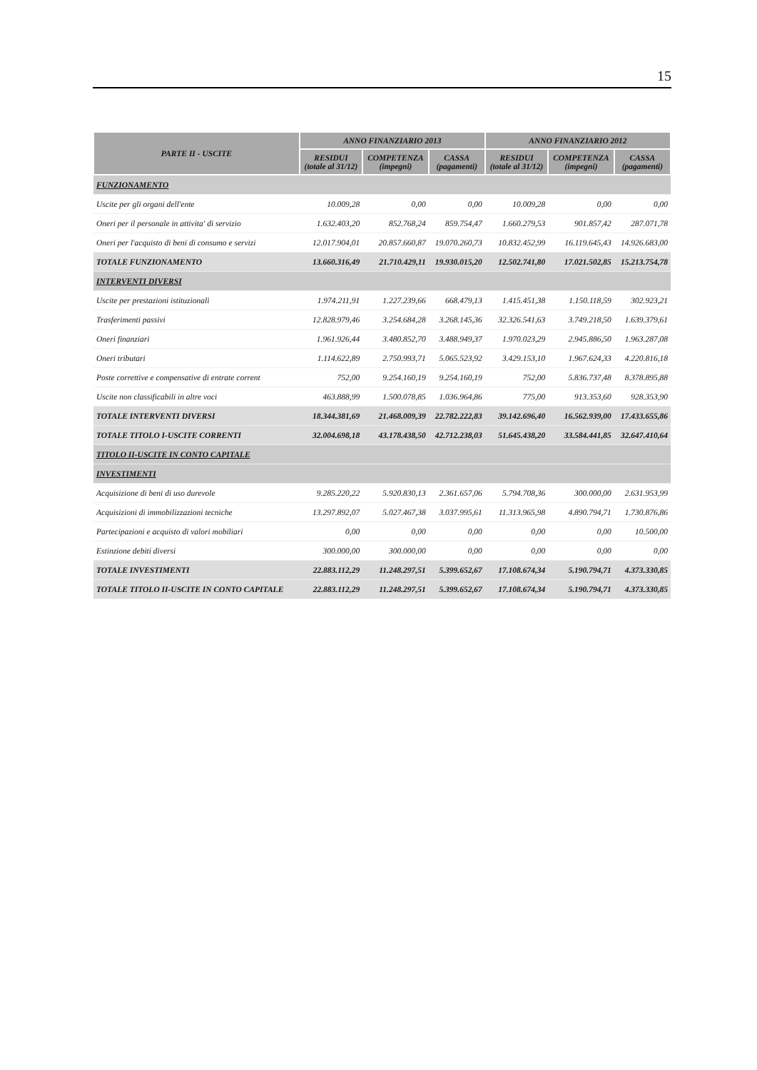15
| PARTE II - USCITE | ANNO FINANZIARIO 2013 | | | ANNO FINANZIARIO 2012 | | |
| --- | --- | --- | --- | --- | --- | --- |
| | RESIDUI (totale al 31/12) | COMPETENZA (impegni) | CASSA (pagamenti) | RESIDUI (totale al 31/12) | COMPETENZA (impegni) | CASSA (pagamenti) |
| FUNZIONAMENTO | | | | | | |
| Uscite per gli organi dell'ente | 10.009,28 | 0,00 | 0,00 | 10.009,28 | 0,00 | 0,00 |
| Oneri per il personale in attivita' di servizio | 1.632.403,20 | 852.768,24 | 859.754,47 | 1.660.279,53 | 901.857,42 | 287.071,78 |
| Oneri per l'acquisto di beni di consumo e servizi | 12.017.904,01 | 20.857.660,87 | 19.070.260,73 | 10.832.452,99 | 16.119.645,43 | 14.926.683,00 |
| TOTALE FUNZIONAMENTO | 13.660.316,49 | 21.710.429,11 | 19.930.015,20 | 12.502.741,80 | 17.021.502,85 | 15.213.754,78 |
| INTERVENTI DIVERSI | | | | | | |
| Uscite per prestazioni istituzionali | 1.974.211,91 | 1.227.239,66 | 668.479,13 | 1.415.451,38 | 1.150.118,59 | 302.923,21 |
| Trasferimenti passivi | 12.828.979,46 | 3.254.684,28 | 3.268.145,36 | 32.326.541,63 | 3.749.218,50 | 1.639.379,61 |
| Oneri finanziari | 1.961.926,44 | 3.480.852,70 | 3.488.949,37 | 1.970.023,29 | 2.945.886,50 | 1.963.287,08 |
| Oneri tributari | 1.114.622,89 | 2.750.993,71 | 5.065.523,92 | 3.429.153,10 | 1.967.624,33 | 4.220.816,18 |
| Poste correttive e compensative di entrate corrent | 752,00 | 9.254.160,19 | 9.254.160,19 | 752,00 | 5.836.737,48 | 8.378.895,88 |
| Uscite non classificabili in altre voci | 463.888,99 | 1.500.078,85 | 1.036.964,86 | 775,00 | 913.353,60 | 928.353,90 |
| TOTALE INTERVENTI DIVERSI | 18.344.381,69 | 21.468.009,39 | 22.782.222,83 | 39.142.696,40 | 16.562.939,00 | 17.433.655,86 |
| TOTALE TITOLO I-USCITE CORRENTI | 32.004.698,18 | 43.178.438,50 | 42.712.238,03 | 51.645.438,20 | 33.584.441,85 | 32.647.410,64 |
| TITOLO II-USCITE IN CONTO CAPITALE | | | | | | |
| INVESTIMENTI | | | | | | |
| Acquisizione di beni di uso durevole | 9.285.220,22 | 5.920.830,13 | 2.361.657,06 | 5.794.708,36 | 300.000,00 | 2.631.953,99 |
| Acquisizioni di immobilizzazioni tecniche | 13.297.892,07 | 5.027.467,38 | 3.037.995,61 | 11.313.965,98 | 4.890.794,71 | 1.730.876,86 |
| Partecipazioni e acquisto di valori mobiliari | 0,00 | 0,00 | 0,00 | 0,00 | 0,00 | 10.500,00 |
| Estinzione debiti diversi | 300.000,00 | 300.000,00 | 0,00 | 0,00 | 0,00 | 0,00 |
| TOTALE INVESTIMENTI | 22.883.112,29 | 11.248.297,51 | 5.399.652,67 | 17.108.674,34 | 5.190.794,71 | 4.373.330,85 |
| TOTALE TITOLO II-USCITE IN CONTO CAPITALE | 22.883.112,29 | 11.248.297,51 | 5.399.652,67 | 17.108.674,34 | 5.190.794,71 | 4.373.330,85 |